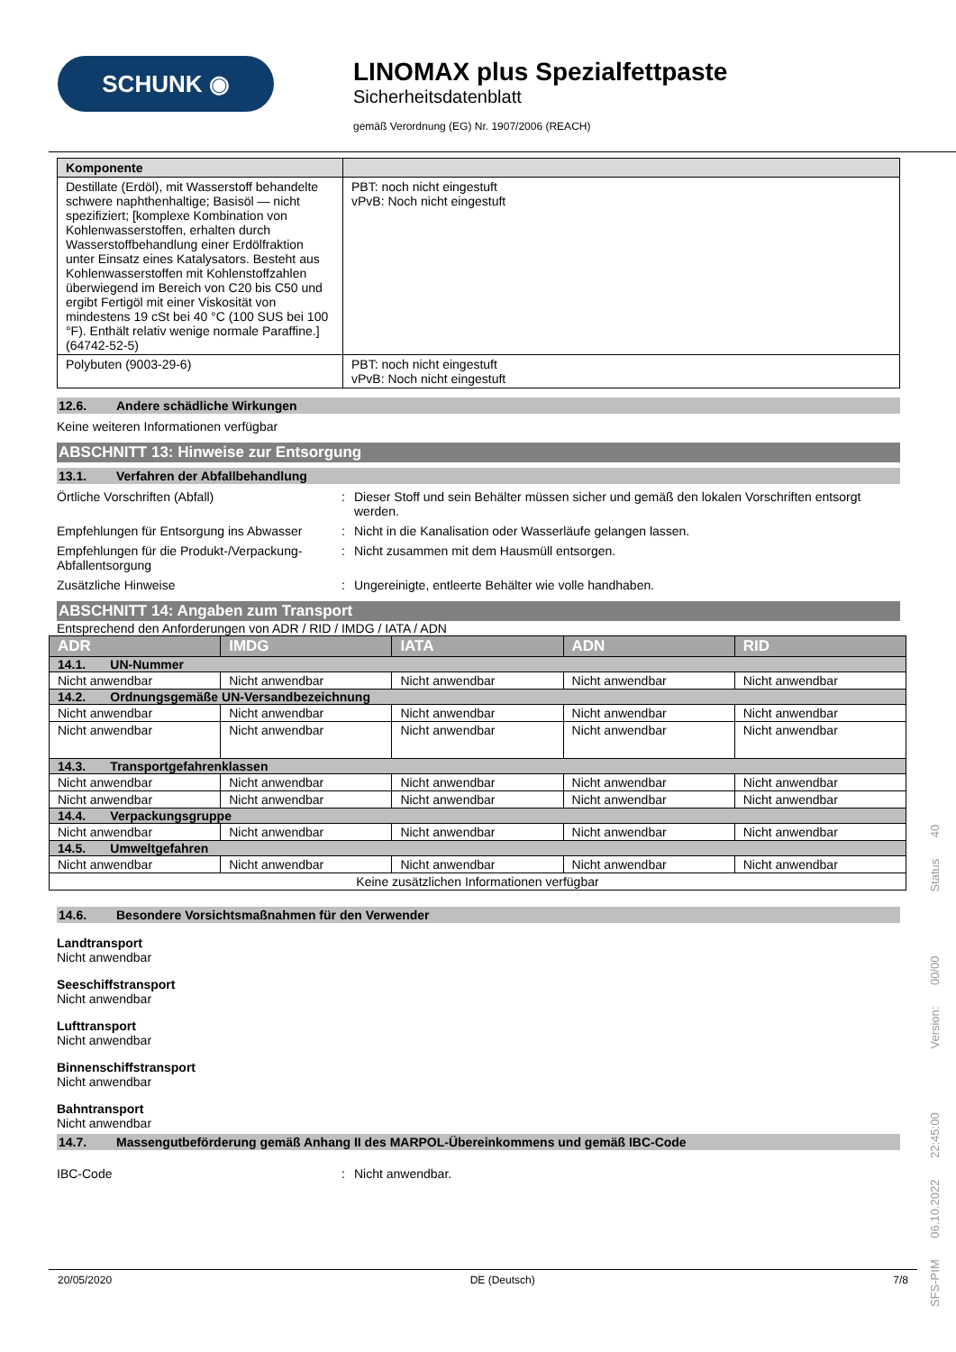SCHUNK ◉
LINOMAX plus Spezialfettpaste
Sicherheitsdatenblatt
gemäß Verordnung (EG) Nr. 1907/2006 (REACH)
| Komponente | |
| --- | --- |
| Destillate (Erdöl), mit Wasserstoff behandelte schwere naphthenhaltige; Basisöl — nicht spezifiziert; [komplexe Kombination von Kohlenwasserstoffen, erhalten durch Wasserstoffbehandlung einer Erdölfraktion unter Einsatz eines Katalysators. Besteht aus Kohlenwasserstoffen mit Kohlenstoffzahlen überwiegend im Bereich von C20 bis C50 und ergibt Fertigöl mit einer Viskosität von mindestens 19 cSt bei 40 °C (100 SUS bei 100 °F). Enthält relativ wenige normale Paraffine.] (64742-52-5) | PBT: noch nicht eingestuft vPvB: Noch nicht eingestuft |
| Polybuten (9003-29-6) | PBT: noch nicht eingestuft vPvB: Noch nicht eingestuft |
12.6. Andere schädliche Wirkungen
Keine weiteren Informationen verfügbar
ABSCHNITT 13: Hinweise zur Entsorgung
13.1. Verfahren der Abfallbehandlung
Örtliche Vorschriften (Abfall) : Dieser Stoff und sein Behälter müssen sicher und gemäß den lokalen Vorschriften entsorgt werden.
Empfehlungen für Entsorgung ins Abwasser
: Nicht in die Kanalisation oder Wasserläufe gelangen lassen.
Empfehlungen für die Produkt-/Verpackung-Abfallentsorgung
: Nicht zusammen mit dem Hausmüll entsorgen.
Zusätzliche Hinweise : Ungereinigte, entleerte Behälter wie volle handhaben.
ABSCHNITT 14: Angaben zum Transport
Entsprechend den Anforderungen von ADR / RID / IMDG / IATA / ADN
| ADR | IMDG | IATA | ADN | RID |
| 14.1. UN-Nummer | | | | |
| Nicht anwendbar | Nicht anwendbar | Nicht anwendbar | Nicht anwendbar | Nicht anwendbar |
| 14.2. Ordnungsgemäße UN-Versandbezeichnung | | | | |
| Nicht anwendbar | Nicht anwendbar | Nicht anwendbar | Nicht anwendbar | Nicht anwendbar |
| Nicht anwendbar | Nicht anwendbar | Nicht anwendbar | Nicht anwendbar | Nicht anwendbar |
| 14.3. Transportgefahrenklassen | | | | |
| Nicht anwendbar | Nicht anwendbar | Nicht anwendbar | Nicht anwendbar | Nicht anwendbar |
| Nicht anwendbar | Nicht anwendbar | Nicht anwendbar | Nicht anwendbar | Nicht anwendbar |
| 14.4. Verpackungsgruppe | | | | |
| Nicht anwendbar | Nicht anwendbar | Nicht anwendbar | Nicht anwendbar | Nicht anwendbar |
| 14.5. Umweltgefahren | | | | |
| Nicht anwendbar | Nicht anwendbar | Nicht anwendbar | Nicht anwendbar | Nicht anwendbar |
| Keine zusätzlichen Informationen verfügbar | | | | |
14.6. Besondere Vorsichtsmaßnahmen für den Verwender
Landtransport
Nicht anwendbar
Seeschiffstransport
Nicht anwendbar
Lufttransport
Nicht anwendbar
Binnenschiffstransport
Nicht anwendbar
Bahntransport
Nicht anwendbar
14.7. Massengutbeförderung gemäß Anhang II des MARPOL-Übereinkommens und gemäß IBC-Code
IBC-Code : Nicht anwendbar.
20/05/2020 DE (Deutsch) 7/8
SFS-PIM 06.10.2022 22:45:00 Version: 00/00 Status 40